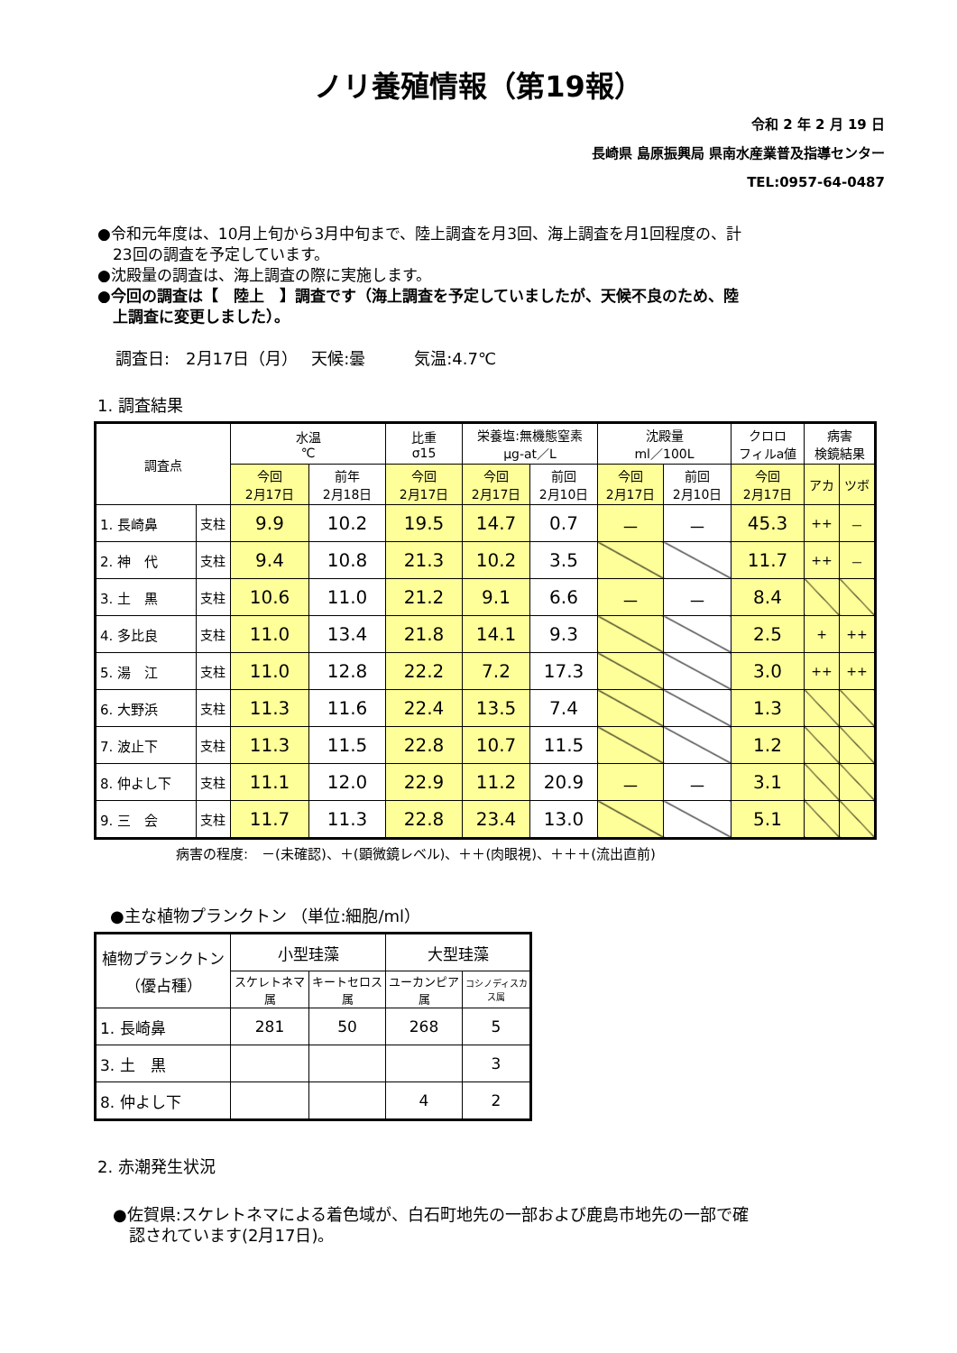ノリ養殖情報（第19報）
令和 2 年 2 月 19 日
長崎県 島原振興局 県南水産業普及指導センター
TEL:0957-64-0487
●令和元年度は、10月上旬から3月中旬まで、陸上調査を月3回、海上調査を月1回程度の、計
　23回の調査を予定しています。
●沈殿量の調査は、海上調査の際に実施します。
●今回の調査は【　陸上　】調査です（海上調査を予定していましたが、天候不良のため、陸
　上調査に変更しました）。
調査日:　2月17日（月）　 天候:曇　　　気温:4.7℃
1. 調査結果
| 調査点 | | 水温 ℃ | | 比重 σ15 | 栄養塩:無機態窒素 μg-at／L | | 沈殿量 ml／100L | | クロロ フィルa値 | 病害 検鏡結果 | |
| --- | --- | --- | --- | --- | --- | --- | --- | --- | --- | --- | --- |
| | | 今回 2月17日 | 前年 2月18日 | 今回 2月17日 | 今回 2月17日 | 前回 2月10日 | 今回 2月17日 | 前回 2月10日 | 今回 2月17日 | アカ | ツボ |
| 1. 長崎鼻 | 支柱 | 9.9 | 10.2 | 19.5 | 14.7 | 0.7 | － | － | 45.3 | ++ | － |
| 2. 神 代 | 支柱 | 9.4 | 10.8 | 21.3 | 10.2 | 3.5 | | | 11.7 | ++ | － |
| 3. 土 黒 | 支柱 | 10.6 | 11.0 | 21.2 | 9.1 | 6.6 | － | － | 8.4 | | |
| 4. 多比良 | 支柱 | 11.0 | 13.4 | 21.8 | 14.1 | 9.3 | | | 2.5 | + | ++ |
| 5. 湯 江 | 支柱 | 11.0 | 12.8 | 22.2 | 7.2 | 17.3 | | | 3.0 | ++ | ++ |
| 6. 大野浜 | 支柱 | 11.3 | 11.6 | 22.4 | 13.5 | 7.4 | | | 1.3 | | |
| 7. 波止下 | 支柱 | 11.3 | 11.5 | 22.8 | 10.7 | 11.5 | | | 1.2 | | |
| 8. 仲よし下 | 支柱 | 11.1 | 12.0 | 22.9 | 11.2 | 20.9 | － | － | 3.1 | | |
| 9. 三 会 | 支柱 | 11.7 | 11.3 | 22.8 | 23.4 | 13.0 | | | 5.1 | | |
病害の程度:　－(未確認)、＋(顕微鏡レベル)、＋＋(肉眼視)、＋＋＋(流出直前)
●主な植物プランクトン （単位:細胞/ml）
| 植物プランクトン （優占種） | 小型珪藻 | | 大型珪藻 | |
| --- | --- | --- | --- | --- |
| | スケレトネマ属 | キートセロス属 | ユーカンピア属 | コシノディスカス属 |
| 1. 長崎鼻 | 281 | 50 | 268 | 5 |
| 3. 土 黒 | | | | 3 |
| 8. 仲よし下 | | | 4 | 2 |
2. 赤潮発生状況
●佐賀県:スケレトネマによる着色域が、白石町地先の一部および鹿島市地先の一部で確
　認されています(2月17日)。